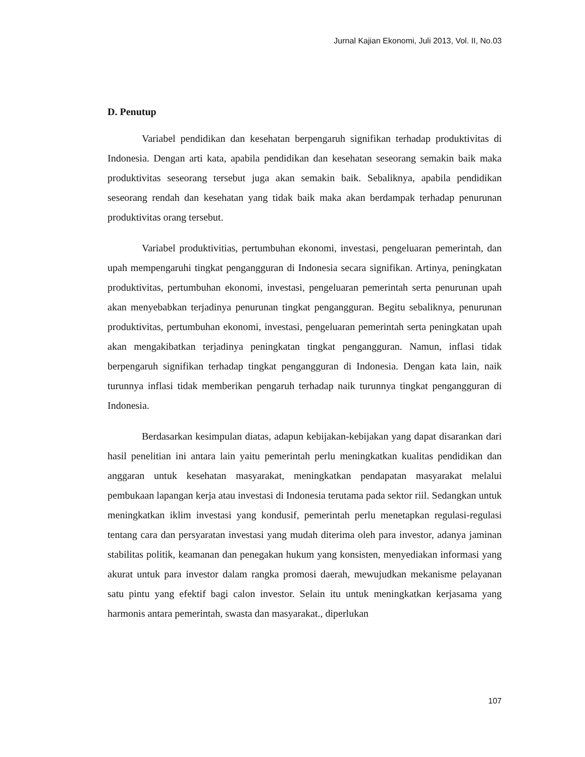Jurnal Kajian Ekonomi, Juli 2013, Vol. II, No.03
D. Penutup
Variabel pendidikan dan kesehatan berpengaruh signifikan terhadap produktivitas di Indonesia. Dengan arti kata, apabila pendidikan dan kesehatan seseorang semakin baik maka produktivitas seseorang tersebut juga akan semakin baik. Sebaliknya, apabila pendidikan seseorang rendah dan kesehatan yang tidak baik maka akan berdampak terhadap penurunan produktivitas orang tersebut.
Variabel produktivitias, pertumbuhan ekonomi, investasi, pengeluaran pemerintah, dan upah mempengaruhi tingkat pengangguran di Indonesia secara signifikan. Artinya, peningkatan produktivitas, pertumbuhan ekonomi, investasi, pengeluaran pemerintah serta penurunan upah akan menyebabkan terjadinya penurunan tingkat pengangguran. Begitu sebaliknya, penurunan produktivitas, pertumbuhan ekonomi, investasi, pengeluaran pemerintah serta peningkatan upah akan mengakibatkan terjadinya peningkatan tingkat pengangguran. Namun, inflasi tidak berpengaruh signifikan terhadap tingkat pengangguran di Indonesia. Dengan kata lain, naik turunnya inflasi tidak memberikan pengaruh terhadap naik turunnya tingkat pengangguran di Indonesia.
Berdasarkan kesimpulan diatas, adapun kebijakan-kebijakan yang dapat disarankan dari hasil penelitian ini antara lain yaitu pemerintah perlu meningkatkan kualitas pendidikan dan anggaran untuk kesehatan masyarakat, meningkatkan pendapatan masyarakat melalui pembukaan lapangan kerja atau investasi di Indonesia terutama pada sektor riil. Sedangkan untuk meningkatkan iklim investasi yang kondusif, pemerintah perlu menetapkan regulasi-regulasi tentang cara dan persyaratan investasi yang mudah diterima oleh para investor, adanya jaminan stabilitas politik, keamanan dan penegakan hukum yang konsisten, menyediakan informasi yang akurat untuk para investor dalam rangka promosi daerah, mewujudkan mekanisme pelayanan satu pintu yang efektif bagi calon investor. Selain itu untuk meningkatkan kerjasama yang harmonis antara pemerintah, swasta dan masyarakat., diperlukan
107